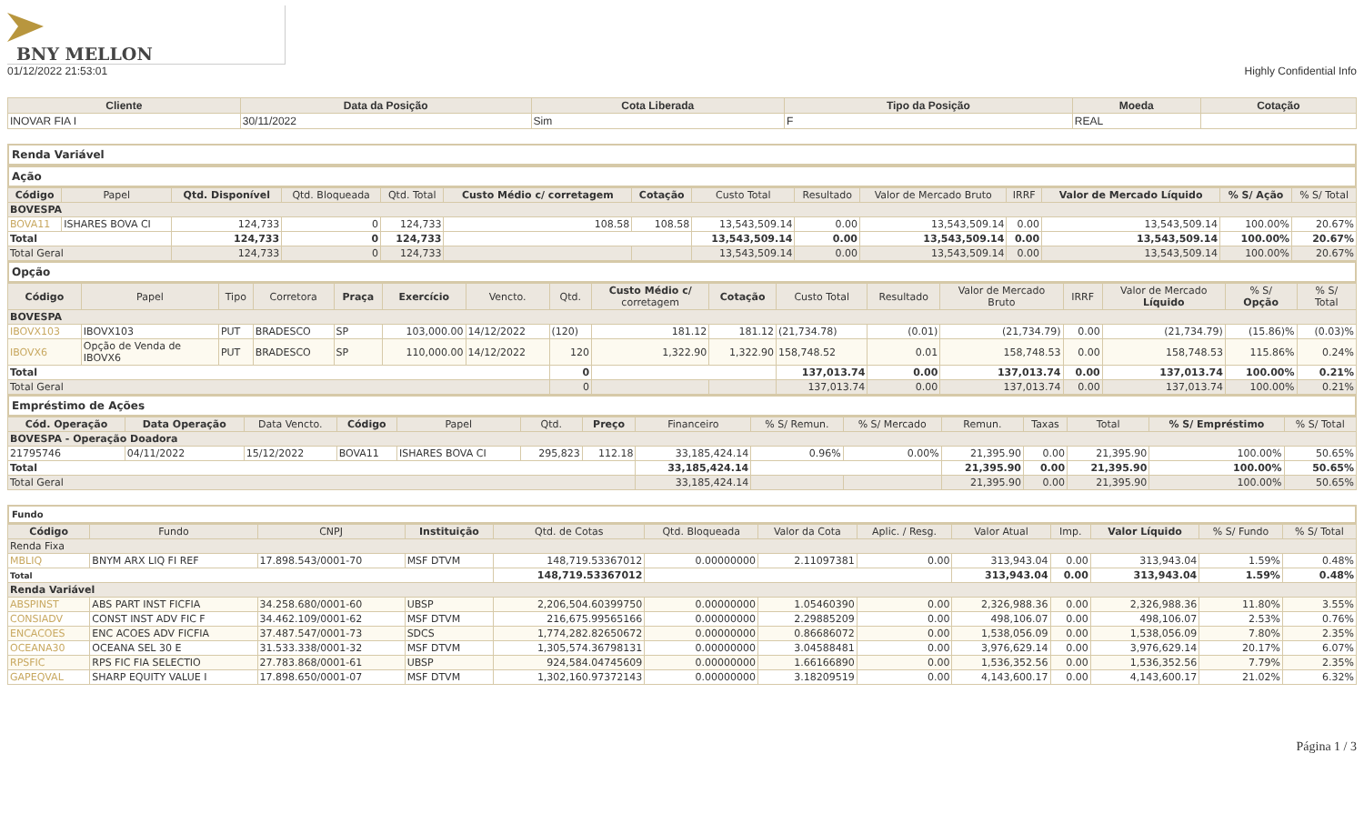BNY MELLON
01/12/2022 21:53:01 Highly Confidential Info
| Cliente | Data da Posição | Cota Liberada | Tipo da Posição | Moeda | Cotação |
| --- | --- | --- | --- | --- | --- |
| INOVAR FIA I | 30/11/2022 | Sim | F | REAL | |
Renda Variável
Ação
| Código | Papel | Qtd. Disponível | Qtd. Bloqueada | Qtd. Total | Custo Médio c/ corretagem | Cotação | Custo Total | Resultado | Valor de Mercado Bruto | IRRF | Valor de Mercado Líquido | % S/ Ação | % S/ Total |
| --- | --- | --- | --- | --- | --- | --- | --- | --- | --- | --- | --- | --- | --- |
| BOVESPA | | | | | | | | | | | | | |
| BOVA11 | ISHARES BOVA CI | 124,733 | 0 | 124,733 | 108.58 | 108.58 | 13,543,509.14 | 0.00 | 13,543,509.14 | 0.00 | 13,543,509.14 | 100.00% | 20.67% |
| Total | | 124,733 | 0 | 124,733 | | | 13,543,509.14 | 0.00 | 13,543,509.14 | 0.00 | 13,543,509.14 | 100.00% | 20.67% |
| Total Geral | | 124,733 | 0 | 124,733 | | | 13,543,509.14 | 0.00 | 13,543,509.14 | 0.00 | 13,543,509.14 | 100.00% | 20.67% |
Opção
| Código | Papel | Tipo | Corretora | Praça | Exercício | Vencto. | Qtd. | Custo Médio c/ corretagem | Cotação | Custo Total | Resultado | Valor de Mercado Bruto | IRRF | Valor de Mercado Líquido | % S/ Opção | % S/ Total |
| --- | --- | --- | --- | --- | --- | --- | --- | --- | --- | --- | --- | --- | --- | --- | --- | --- |
| BOVESPA | | | | | | | | | | | | | | | | |
| IBOVX103 | IBOVX103 | PUT | BRADESCO | SP | 103,000.00 | 14/12/2022 | (120) | 181.12 | 181.12 | (21,734.78) | (0.01) | (21,734.79) | 0.00 | (21,734.79) | (15.86)% | (0.03)% |
| IBOVX6 | Opção de Venda de IBOVX6 | PUT | BRADESCO | SP | 110,000.00 | 14/12/2022 | 120 | 1,322.90 | 1,322.90 | 158,748.52 | 0.01 | 158,748.53 | 0.00 | 158,748.53 | 115.86% | 0.24% |
| Total | | | | | | | 0 | | | 137,013.74 | 0.00 | 137,013.74 | 0.00 | 137,013.74 | 100.00% | 0.21% |
| Total Geral | | | | | | | 0 | | | 137,013.74 | 0.00 | 137,013.74 | 0.00 | 137,013.74 | 100.00% | 0.21% |
Empréstimo de Ações
| Cód. Operação | Data Operação | Data Vencto. | Código | Papel | Qtd. | Preço | Financeiro | % S/ Remun. | % S/ Mercado | Remun. | Taxas | Total | % S/ Empréstimo | % S/ Total |
| --- | --- | --- | --- | --- | --- | --- | --- | --- | --- | --- | --- | --- | --- | --- |
| BOVESPA - Operação Doadora | | | | | | | | | | | | | | |
| 21795746 | 04/11/2022 | 15/12/2022 | BOVA11 | ISHARES BOVA CI | 295,823 | 112.18 | 33,185,424.14 | 0.96% | 0.00% | 21,395.90 | 0.00 | 21,395.90 | 100.00% | 50.65% |
| Total | | | | | | | 33,185,424.14 | | | 21,395.90 | 0.00 | 21,395.90 | 100.00% | 50.65% |
| Total Geral | | | | | | | 33,185,424.14 | | | 21,395.90 | 0.00 | 21,395.90 | 100.00% | 50.65% |
Fundo
| Código | Fundo | CNPJ | Instituição | Qtd. de Cotas | Qtd. Bloqueada | Valor da Cota | Aplic. / Resg. | Valor Atual | Imp. | Valor Líquido | % S/ Fundo | % S/ Total |
| --- | --- | --- | --- | --- | --- | --- | --- | --- | --- | --- | --- | --- |
| Renda Fixa | | | | | | | | | | | | |
| MBLIQ | BNYM ARX LIQ FI REF | 17.898.543/0001-70 | MSF DTVM | 148,719.53367012 | 0.00000000 | 2.11097381 | 0.00 | 313,943.04 | 0.00 | 313,943.04 | 1.59% | 0.48% |
| Total | | | | 148,719.53367012 | | | | 313,943.04 | 0.00 | 313,943.04 | 1.59% | 0.48% |
| Renda Variável | | | | | | | | | | | | |
| ABSPINST | ABS PART INST FICFIA | 34.258.680/0001-60 | UBSP | 2,206,504.60399750 | 0.00000000 | 1.05460390 | 0.00 | 2,326,988.36 | 0.00 | 2,326,988.36 | 11.80% | 3.55% |
| CONSIADV | CONST INST ADV FIC F | 34.462.109/0001-62 | MSF DTVM | 216,675.99565166 | 0.00000000 | 2.29885209 | 0.00 | 498,106.07 | 0.00 | 498,106.07 | 2.53% | 0.76% |
| ENCACOES | ENC ACOES ADV FICFIA | 37.487.547/0001-73 | SDCS | 1,774,282.82650672 | 0.00000000 | 0.86686072 | 0.00 | 1,538,056.09 | 0.00 | 1,538,056.09 | 7.80% | 2.35% |
| OCEANA30 | OCEANA SEL 30 E | 31.533.338/0001-32 | MSF DTVM | 1,305,574.36798131 | 0.00000000 | 3.04588481 | 0.00 | 3,976,629.14 | 0.00 | 3,976,629.14 | 20.17% | 6.07% |
| RPSFIC | RPS FIC FIA SELECTIO | 27.783.868/0001-61 | UBSP | 924,584.04745609 | 0.00000000 | 1.66166890 | 0.00 | 1,536,352.56 | 0.00 | 1,536,352.56 | 7.79% | 2.35% |
| GAPEQVAL | SHARP EQUITY VALUE I | 17.898.650/0001-07 | MSF DTVM | 1,302,160.97372143 | 0.00000000 | 3.18209519 | 0.00 | 4,143,600.17 | 0.00 | 4,143,600.17 | 21.02% | 6.32% |
Página 1 / 3